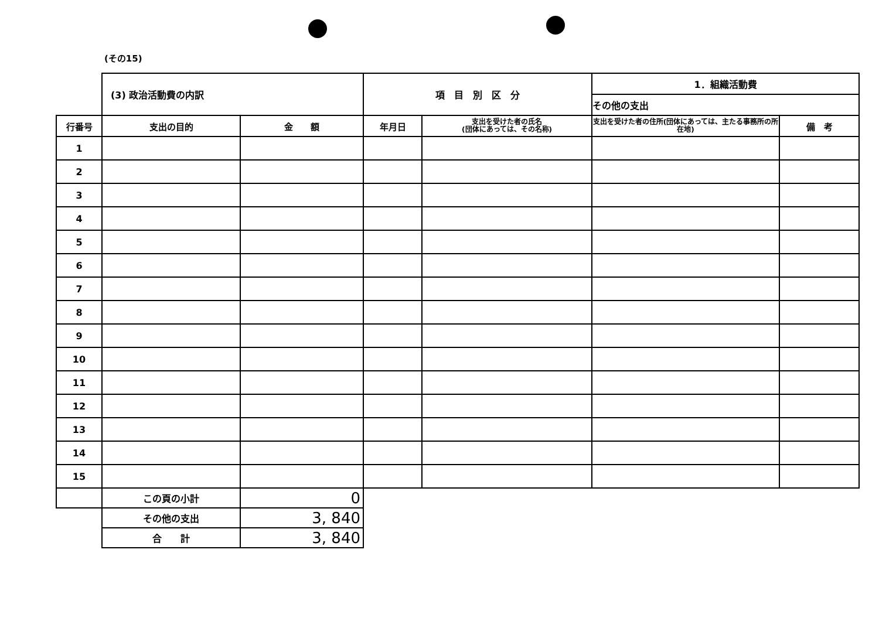(その15)
| | (3) 政治活動費の内訳 | | 項 目 別 区 分 | | 1．組織活動費 | |
| | | | | | その他の支出 | |
| 行番号 | 支出の目的 | 金 額 | 年月日 | 支出を受けた者の氏名 (団体にあっては、その名称) | 支出を受けた者の住所(団体にあっては、主たる事務所の所在地) | 備 考 |
| 1 | | | | | | |
| 2 | | | | | | |
| 3 | | | | | | |
| 4 | | | | | | |
| 5 | | | | | | |
| 6 | | | | | | |
| 7 | | | | | | |
| 8 | | | | | | |
| 9 | | | | | | |
| 10 | | | | | | |
| 11 | | | | | | |
| 12 | | | | | | |
| 13 | | | | | | |
| 14 | | | | | | |
| 15 | | | | | | |
| | この頁の小計 | 0 | | | | |
| | その他の支出 | 3, 840 | | | | |
| | 合 計 | 3, 840 | | | | |